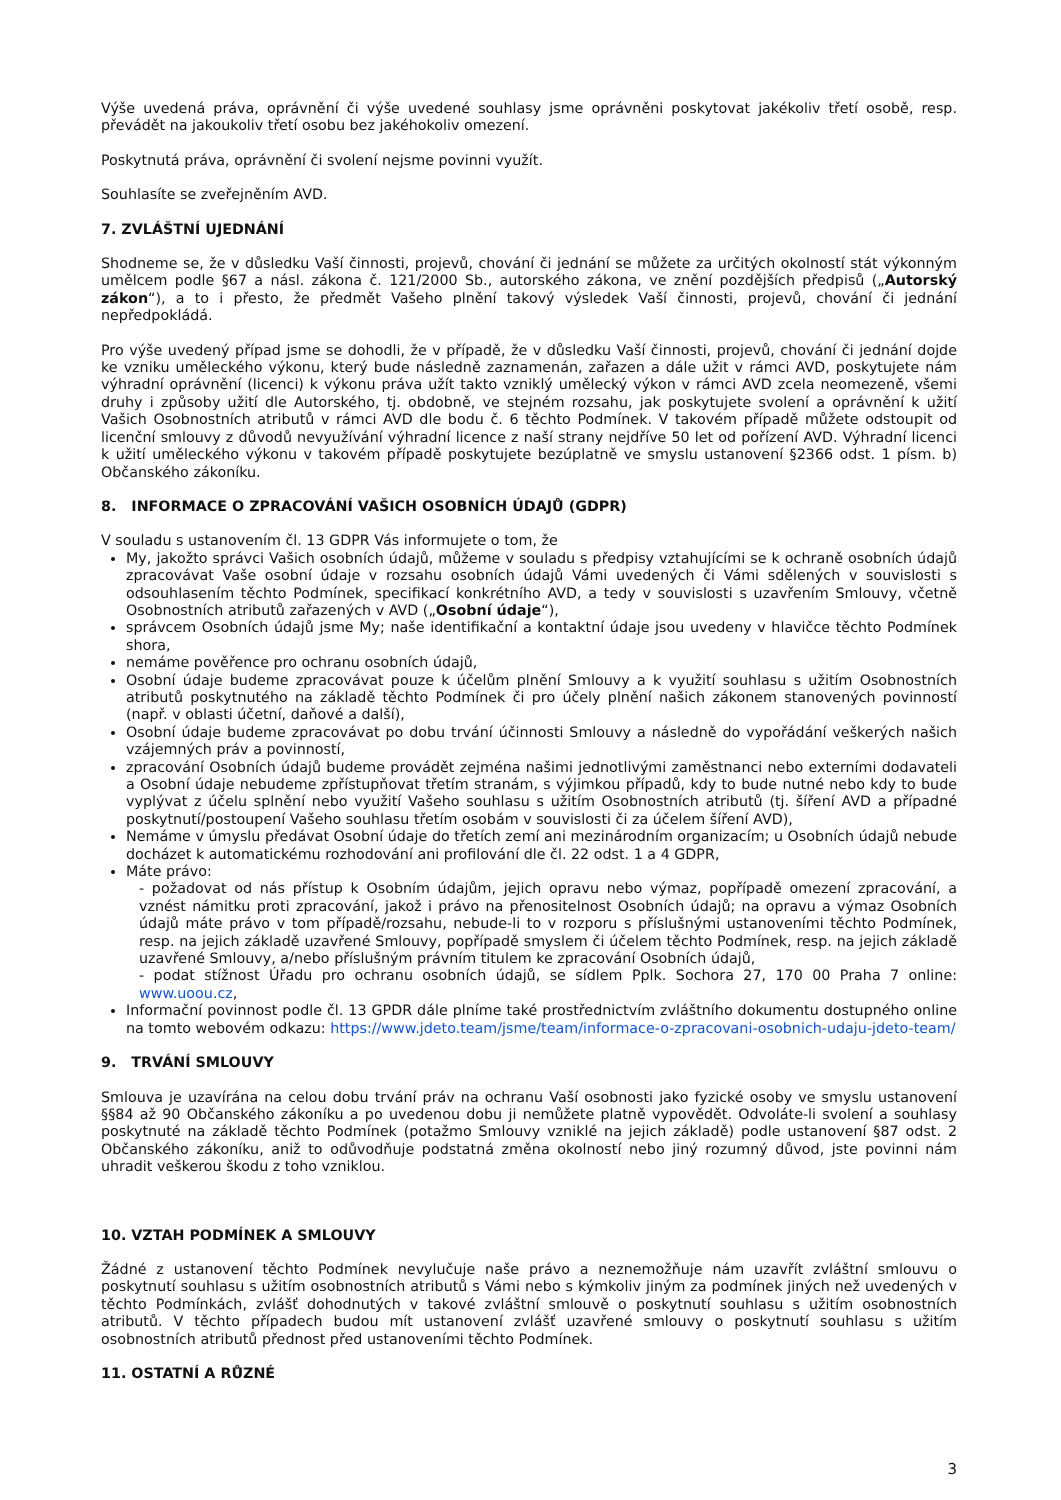Výše uvedená práva, oprávnění či výše uvedené souhlasy jsme oprávněni poskytovat jakékoliv třetí osobě, resp. převádět na jakoukoliv třetí osobu bez jakéhokoliv omezení.
Poskytnutá práva, oprávnění či svolení nejsme povinni využít.
Souhlasíte se zveřejněním AVD.
7. ZVLÁŠTNÍ UJEDNÁNÍ
Shodneme se, že v důsledku Vaší činnosti, projevů, chování či jednání se můžete za určitých okolností stát výkonným umělcem podle §67 a násl. zákona č. 121/2000 Sb., autorského zákona, ve znění pozdějších předpisů („Autorský zákon“), a to i přesto, že předmět Vašeho plnění takový výsledek Vaší činnosti, projevů, chování či jednání nepředpokládá.
Pro výše uvedený případ jsme se dohodli, že v případě, že v důsledku Vaší činnosti, projevů, chování či jednání dojde ke vzniku uměleckého výkonu, který bude následně zaznamenán, zařazen a dále užit v rámci AVD, poskytujete nám výhradní oprávnění (licenci) k výkonu práva užít takto vzniklý umělecký výkon v rámci AVD zcela neomezeně, všemi druhy i způsoby užití dle Autorského, tj. obdobně, ve stejném rozsahu, jak poskytujete svolení a oprávnění k užití Vašich Osobnostních atributů v rámci AVD dle bodu č. 6 těchto Podmínek. V takovém případě můžete odstoupit od licenční smlouvy z důvodů nevyužívání výhradní licence z naší strany nejdříve 50 let od pořízení AVD. Výhradní licenci k užití uměleckého výkonu v takovém případě poskytujete bezúplatně ve smyslu ustanovení §2366 odst. 1 písm. b) Občanského zákoníku.
8. INFORMACE O ZPRACOVÁNÍ VAŠICH OSOBNÍCH ÚDAJŮ (GDPR)
V souladu s ustanovením čl. 13 GDPR Vás informujete o tom, že
My, jakožto správci Vašich osobních údajů, můžeme v souladu s předpisy vztahujícími se k ochraně osobních údajů zpracovávat Vaše osobní údaje v rozsahu osobních údajů Vámi uvedených či Vámi sdělených v souvislosti s odsouhlasením těchto Podmínek, specifikací konkrétního AVD, a tedy v souvislosti s uzavřením Smlouvy, včetně Osobnostních atributů zařazených v AVD („Osobní údaje“),
správcem Osobních údajů jsme My; naše identifikační a kontaktní údaje jsou uvedeny v hlavičce těchto Podmínek shora,
nemáme pověřence pro ochranu osobních údajů,
Osobní údaje budeme zpracovávat pouze k účelům plnění Smlouvy a k využití souhlasu s užitím Osobnostních atributů poskytnutého na základě těchto Podmínek či pro účely plnění našich zákonem stanovených povinností (např. v oblasti účetní, daňové a další),
Osobní údaje budeme zpracovávat po dobu trvání účinnosti Smlouvy a následně do vypořádání veškerých našich vzájemných práv a povinností,
zpracování Osobních údajů budeme provádět zejména našimi jednotlivými zaměstnanci nebo externími dodavateli a Osobní údaje nebudeme zpřístupňovat třetím stranám, s výjimkou případů, kdy to bude nutné nebo kdy to bude vyplývat z účelu splnění nebo využití Vašeho souhlasu s užitím Osobnostních atributů (tj. šíření AVD a případné poskytnutí/postoupení Vašeho souhlasu třetím osobám v souvislosti či za účelem šíření AVD),
Nemáme v úmyslu předávat Osobní údaje do třetích zemí ani mezinárodním organizacím; u Osobních údajů nebude docházet k automatickému rozhodování ani profilování dle čl. 22 odst. 1 a 4 GDPR,
Máte právo:
- požadovat od nás přístup k Osobním údajům, jejich opravu nebo výmaz, popřípadě omezení zpracování, a vznést námitku proti zpracování, jakož i právo na přenositelnost Osobních údajů; na opravu a výmaz Osobních údajů máte právo v tom případě/rozsahu, nebude-li to v rozporu s příslušnými ustanoveními těchto Podmínek, resp. na jejich základě uzavřené Smlouvy, popřípadě smyslem či účelem těchto Podmínek, resp. na jejich základě uzavřené Smlouvy, a/nebo příslušným právním titulem ke zpracování Osobních údajů,
- podat stížnost Úřadu pro ochranu osobních údajů, se sídlem Pplk. Sochora 27, 170 00 Praha 7 online: www.uoou.cz,
Informační povinnost podle čl. 13 GPDR dále plníme také prostřednictvím zvláštního dokumentu dostupného online na tomto webovém odkazu: https://www.jdeto.team/jsme/team/informace-o-zpracovani-osobnich-udaju-jdeto-team/
9. TRVÁNÍ SMLOUVY
Smlouva je uzavírána na celou dobu trvání práv na ochranu Vaší osobnosti jako fyzické osoby ve smyslu ustanovení §§84 až 90 Občanského zákoníku a po uvedenou dobu ji nemůžete platně vypovědět. Odvoláte-li svolení a souhlasy poskytnuté na základě těchto Podmínek (potažmo Smlouvy vzniklé na jejich základě) podle ustanovení §87 odst. 2 Občanského zákoníku, aniž to odůvodňuje podstatná změna okolností nebo jiný rozumný důvod, jste povinni nám uhradit veškerou škodu z toho vzniklou.
10. VZTAH PODMÍNEK A SMLOUVY
Žádné z ustanovení těchto Podmínek nevylučuje naše právo a neznemožňuje nám uzavřít zvláštní smlouvu o poskytnutí souhlasu s užitím osobnostních atributů s Vámi nebo s kýmkoliv jiným za podmínek jiných než uvedených v těchto Podmínkách, zvlášť dohodnutých v takové zvláštní smlouvě o poskytnutí souhlasu s užitím osobnostních atributů. V těchto případech budou mít ustanovení zvlášť uzavřené smlouvy o poskytnutí souhlasu s užitím osobnostních atributů přednost před ustanoveními těchto Podmínek.
11. OSTATNÍ A RŮZNÉ
3